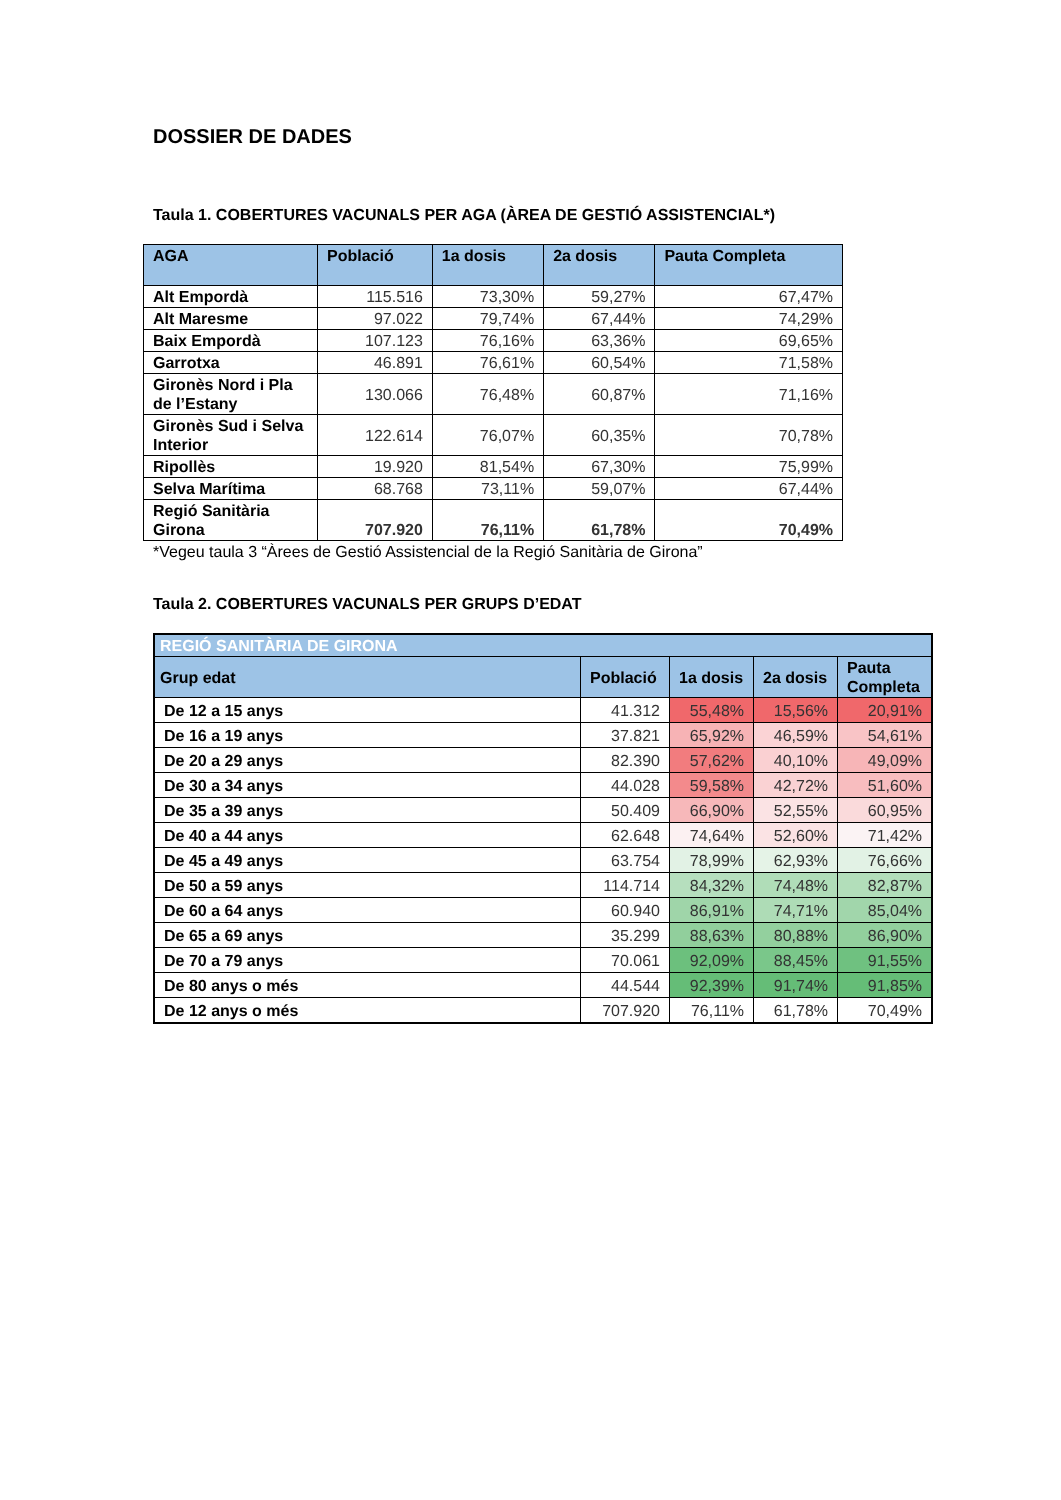DOSSIER DE DADES
Taula 1. COBERTURES VACUNALS PER AGA (ÀREA DE GESTIÓ ASSISTENCIAL*)
| AGA | Població | 1a dosis | 2a dosis | Pauta Completa |
| --- | --- | --- | --- | --- |
| Alt Empordà | 115.516 | 73,30% | 59,27% | 67,47% |
| Alt Maresme | 97.022 | 79,74% | 67,44% | 74,29% |
| Baix Empordà | 107.123 | 76,16% | 63,36% | 69,65% |
| Garrotxa | 46.891 | 76,61% | 60,54% | 71,58% |
| Gironès Nord i Pla de l’Estany | 130.066 | 76,48% | 60,87% | 71,16% |
| Gironès Sud i Selva Interior | 122.614 | 76,07% | 60,35% | 70,78% |
| Ripollès | 19.920 | 81,54% | 67,30% | 75,99% |
| Selva Marítima | 68.768 | 73,11% | 59,07% | 67,44% |
| Regió Sanitària Girona | 707.920 | 76,11% | 61,78% | 70,49% |
*Vegeu taula 3 “Àrees de Gestió Assistencial de la Regió Sanitària de Girona”
Taula 2. COBERTURES VACUNALS PER GRUPS D’EDAT
| REGIÓ SANITÀRIA DE GIRONA | | | | |
| --- | --- | --- | --- | --- |
| Grup edat | Població | 1a dosis | 2a dosis | Pauta Completa |
| De 12 a 15 anys | 41.312 | 55,48% | 15,56% | 20,91% |
| De 16 a 19 anys | 37.821 | 65,92% | 46,59% | 54,61% |
| De 20 a 29 anys | 82.390 | 57,62% | 40,10% | 49,09% |
| De 30 a 34 anys | 44.028 | 59,58% | 42,72% | 51,60% |
| De 35 a 39 anys | 50.409 | 66,90% | 52,55% | 60,95% |
| De 40 a 44 anys | 62.648 | 74,64% | 52,60% | 71,42% |
| De 45 a 49 anys | 63.754 | 78,99% | 62,93% | 76,66% |
| De 50 a 59 anys | 114.714 | 84,32% | 74,48% | 82,87% |
| De 60 a 64 anys | 60.940 | 86,91% | 74,71% | 85,04% |
| De 65 a 69 anys | 35.299 | 88,63% | 80,88% | 86,90% |
| De 70 a 79 anys | 70.061 | 92,09% | 88,45% | 91,55% |
| De 80 anys o més | 44.544 | 92,39% | 91,74% | 91,85% |
| De 12 anys o més | 707.920 | 76,11% | 61,78% | 70,49% |